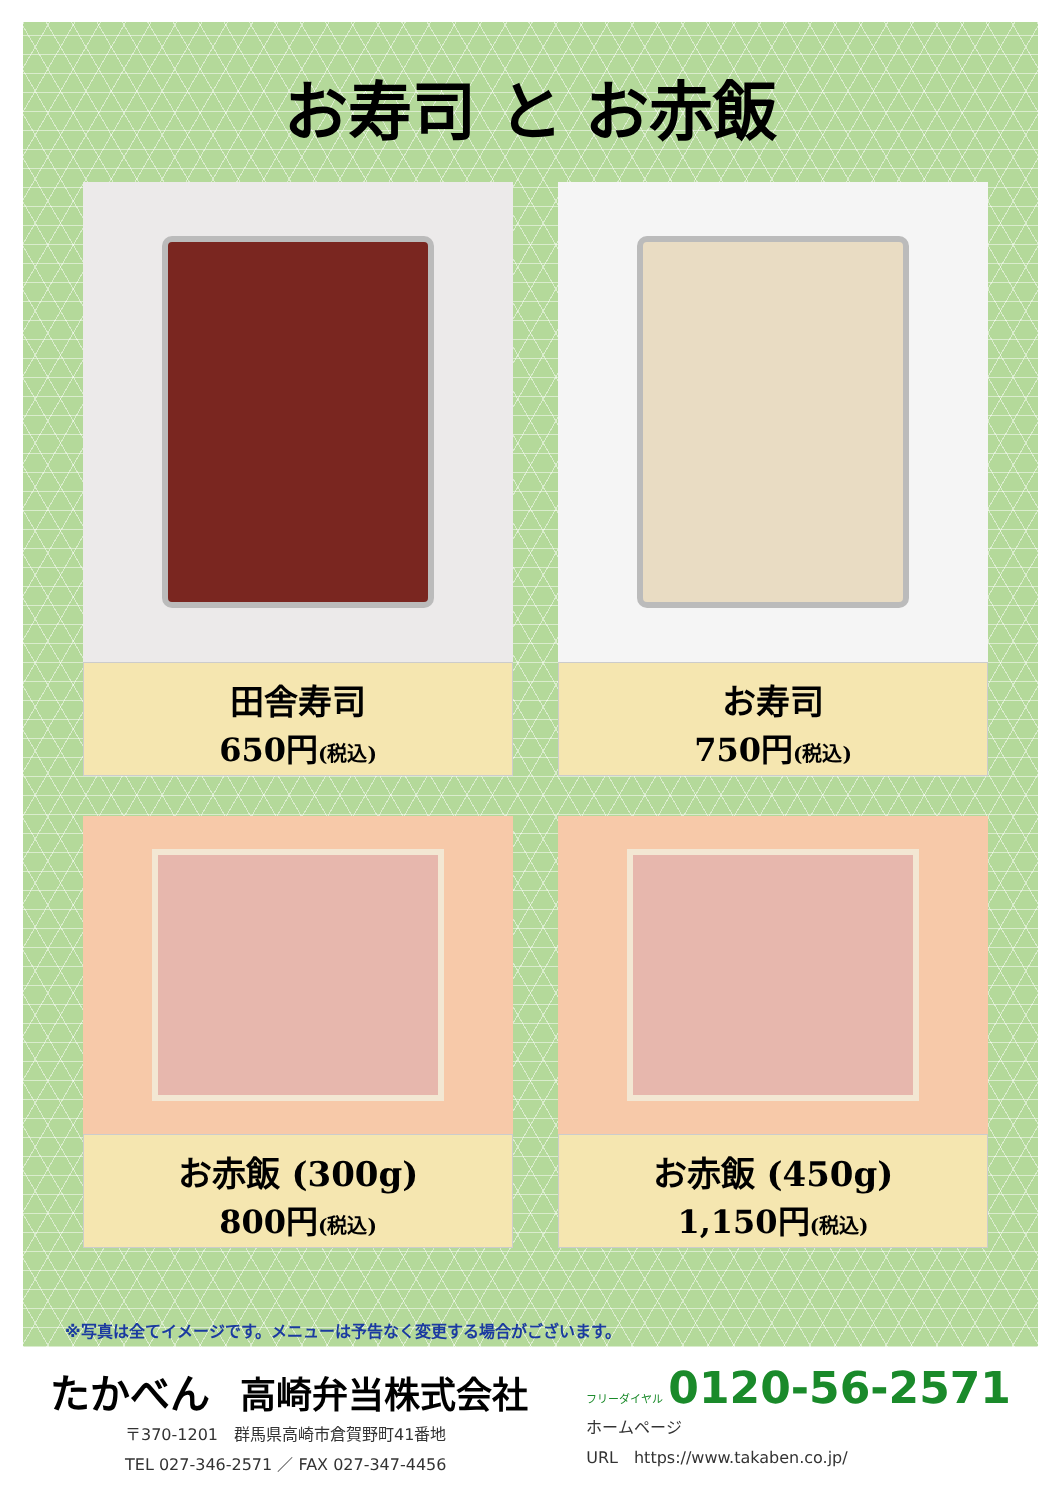お寿司 と お赤飯
田舎寿司
650円(税込)
お寿司
750円(税込)
お赤飯 (300g)
800円(税込)
お赤飯 (450g)
1,150円(税込)
※写真は全てイメージです。メニューは予告なく変更する場合がございます。
たかべん 高崎弁当株式会社
〒370-1201　群馬県高崎市倉賀野町41番地
TEL 027-346-2571 ／ FAX 027-347-4456
フリーダイヤル 0120-56-2571
ホームページ
URL　https://www.takaben.co.jp/